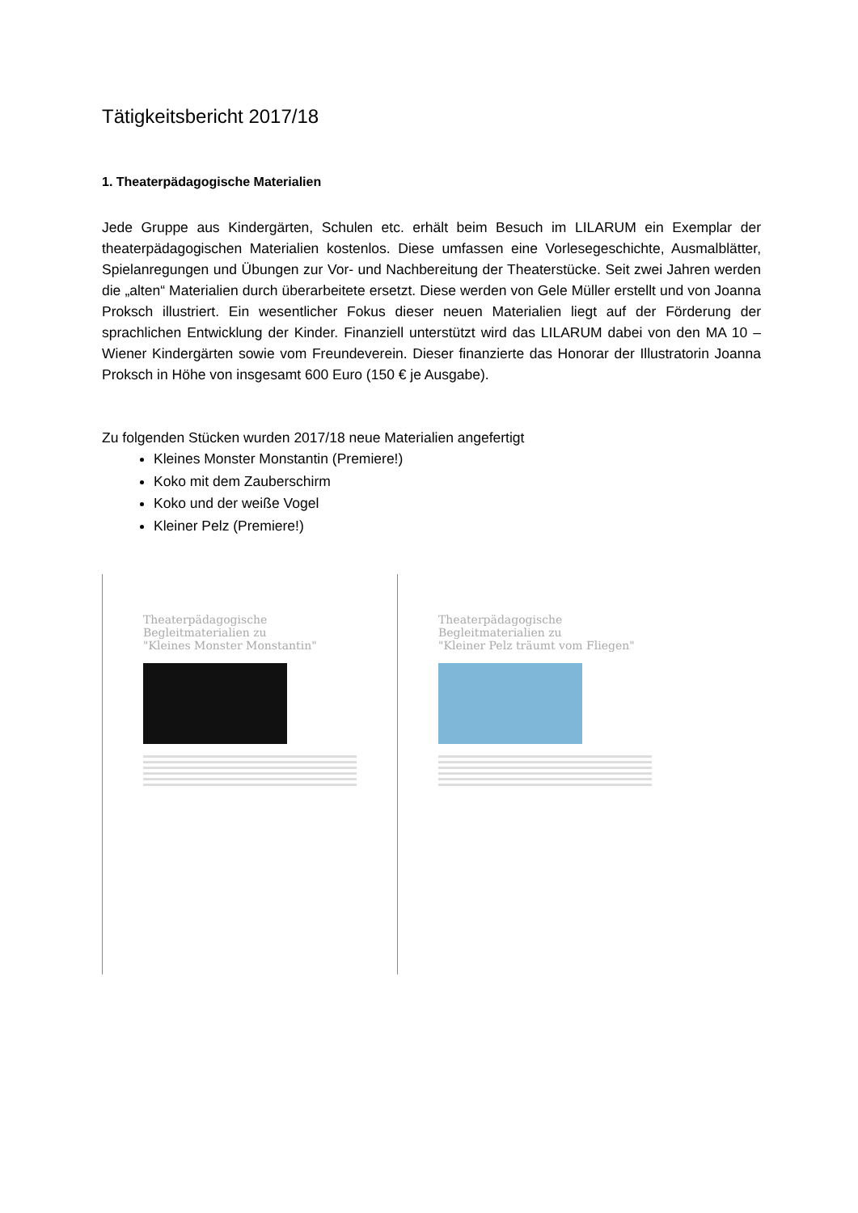Tätigkeitsbericht 2017/18
1. Theaterpädagogische Materialien
Jede Gruppe aus Kindergärten, Schulen etc. erhält beim Besuch im LILARUM ein Exemplar der theaterpädagogischen Materialien kostenlos. Diese umfassen eine Vorlesegeschichte, Ausmalblätter, Spielanregungen und Übungen zur Vor- und Nachbereitung der Theaterstücke. Seit zwei Jahren werden die „alten“ Materialien durch überarbeitete ersetzt. Diese werden von Gele Müller erstellt und von Joanna Proksch illustriert. Ein wesentlicher Fokus dieser neuen Materialien liegt auf der Förderung der sprachlichen Entwicklung der Kinder. Finanziell unterstützt wird das LILARUM dabei von den MA 10 – Wiener Kindergärten sowie vom Freundeverein. Dieser finanzierte das Honorar der Illustratorin Joanna Proksch in Höhe von insgesamt 600 Euro (150 € je Ausgabe).
Zu folgenden Stücken wurden 2017/18 neue Materialien angefertigt
Kleines Monster Monstantin (Premiere!)
Koko mit dem Zauberschirm
Koko und der weiße Vogel
Kleiner Pelz (Premiere!)
Theaterpädagogische Begleitmaterialien zu
"Kleines Monster Monstantin"
Theaterpädagogische Begleitmaterialien zu
"Kleiner Pelz träumt vom Fliegen"